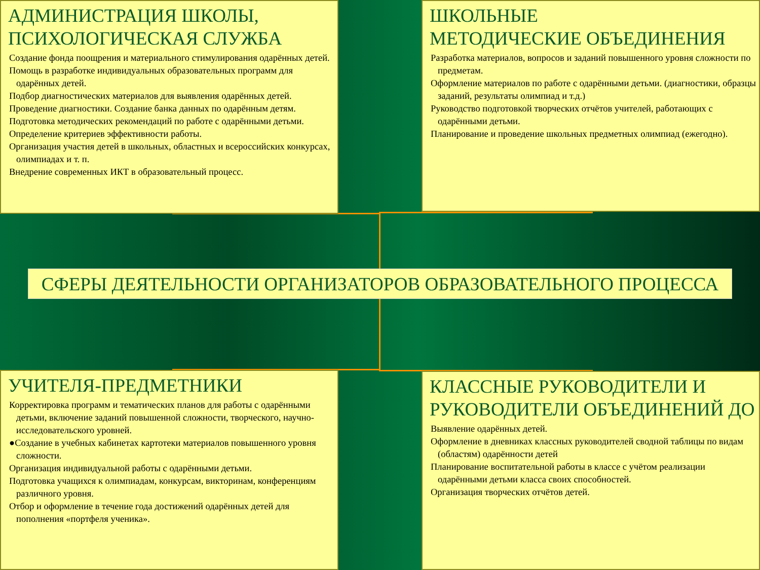АДМИНИСТРАЦИЯ ШКОЛЫ,
ПСИХОЛОГИЧЕСКАЯ СЛУЖБА
Создание фонда поощрения и материального стимулирования одарённых детей.
Помощь в разработке индивидуальных образовательных программ для одарённых детей.
Подбор диагностических материалов для выявления одарённых детей.
Проведение диагностики. Создание банка данных по одарённым детям.
Подготовка методических рекомендаций по работе с одарёнными детьми.
Определение критериев эффективности работы.
Организация участия детей в школьных, областных и всероссийских конкурсах, олимпиадах и т. п.
Внедрение современных ИКТ в образовательный процесс.
ШКОЛЬНЫЕ
МЕТОДИЧЕСКИЕ ОБЪЕДИНЕНИЯ
Разработка материалов, вопросов и заданий повышенного уровня сложности по предметам.
Оформление материалов по работе с одарёнными детьми. (диагностики, образцы заданий, результаты олимпиад и т.д.)
Руководство подготовкой творческих отчётов учителей, работающих с одарёнными детьми.
Планирование и проведение школьных предметных олимпиад (ежегодно).
СФЕРЫ ДЕЯТЕЛЬНОСТИ ОРГАНИЗАТОРОВ ОБРАЗОВАТЕЛЬНОГО ПРОЦЕССА
УЧИТЕЛЯ-ПРЕДМЕТНИКИ
Корректировка программ и тематических планов для работы с одарёнными детьми, включение заданий повышенной сложности, творческого, научно-исследовательского уровней.
●Создание в учебных кабинетах картотеки материалов повышенного уровня сложности.
Организация индивидуальной работы с одарёнными детьми.
Подготовка учащихся к олимпиадам, конкурсам, викторинам, конференциям различного уровня.
Отбор и оформление в течение года достижений одарённых детей для пополнения «портфеля ученика».
КЛАССНЫЕ РУКОВОДИТЕЛИ И РУКОВОДИТЕЛИ ОБЪЕДИНЕНИЙ ДО
Выявление одарённых детей.
Оформление в дневниках классных руководителей сводной таблицы по видам (областям) одарённости детей
Планирование воспитательной работы в классе с учётом реализации одарёнными детьми класса своих способностей.
Организация творческих отчётов детей.